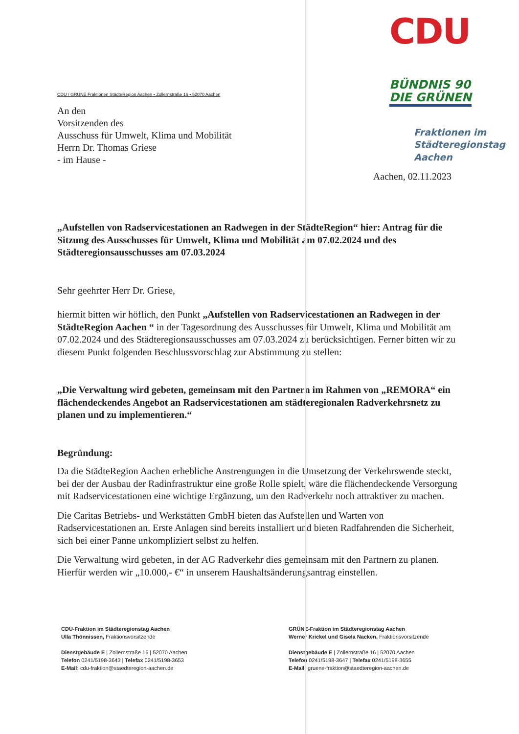CDU / GRÜNE Fraktionen StädteRegion Aachen • Zollernstraße 16 • 52070 Aachen
An den
Vorsitzenden des
Ausschuss für Umwelt, Klima und Mobilität
Herrn Dr. Thomas Griese
- im Hause -
CDU
BÜNDNIS 90
DIE GRÜNEN
Fraktionen im
Städteregionstag
Aachen
Aachen, 02.11.2023
„Aufstellen von Radservicestationen an Radwegen in der StädteRegion“ hier: Antrag für die Sitzung des Ausschusses für Umwelt, Klima und Mobilität am 07.02.2024 und des Städteregionsausschusses am 07.03.2024
Sehr geehrter Herr Dr. Griese,
hiermit bitten wir höflich, den Punkt „Aufstellen von Radservicestationen an Radwegen in der StädteRegion Aachen “ in der Tagesordnung des Ausschusses für Umwelt, Klima und Mobilität am 07.02.2024 und des Städteregionsausschusses am 07.03.2024 zu berücksichtigen. Ferner bitten wir zu diesem Punkt folgenden Beschlussvorschlag zur Abstimmung zu stellen:
„Die Verwaltung wird gebeten, gemeinsam mit den Partnern im Rahmen von „REMORA“ ein flächendeckendes Angebot an Radservicestationen am städteregionalen Radverkehrsnetz zu planen und zu implementieren.“
Begründung:
Da die StädteRegion Aachen erhebliche Anstrengungen in die Umsetzung der Verkehrswende steckt, bei der der Ausbau der Radinfrastruktur eine große Rolle spielt, wäre die flächendeckende Versorgung mit Radservicestationen eine wichtige Ergänzung, um den Radverkehr noch attraktiver zu machen.
Die Caritas Betriebs- und Werkstätten GmbH bieten das Aufstellen und Warten von Radservicestationen an. Erste Anlagen sind bereits installiert und bieten Radfahrenden die Sicherheit, sich bei einer Panne unkompliziert selbst zu helfen.
Die Verwaltung wird gebeten, in der AG Radverkehr dies gemeinsam mit den Partnern zu planen. Hierfür werden wir „10.000,- €“ in unserem Haushaltsänderungsantrag einstellen.
CDU-Fraktion im Städteregionstag Aachen
Ulla Thönnissen, Fraktionsvorsitzende
Dienstgebäude E | Zollernstraße 16 | 52070 Aachen
Telefon 0241/5198-3643 | Telefax 0241/5198-3653
E-Mail: cdu-fraktion@staedteregion-aachen.de
GRÜNE-Fraktion im Städteregionstag Aachen
Werner Krickel und Gisela Nacken, Fraktionsvorsitzende
Dienstgebäude E | Zollernstraße 16 | 52070 Aachen
Telefon 0241/5198-3647 | Telefax 0241/5198-3655
E-Mail: gruene-fraktion@staedteregion-aachen.de